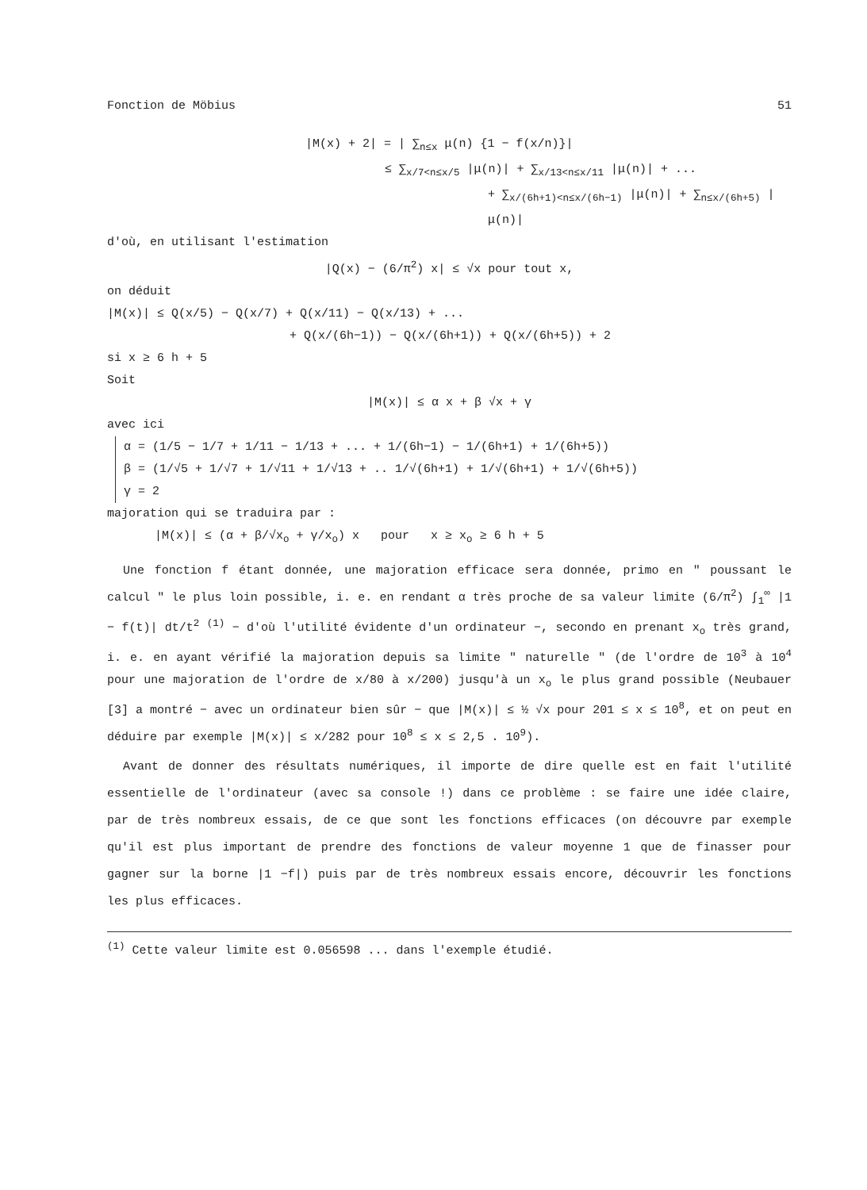Fonction de Möbius 51
|M(x) + 2| = | ∑<sub>n≤x</sub> μ(n) {1 − f(x/n)}|
≤ ∑<sub>x/7<n≤x/5</sub> |μ(n)| + ∑<sub>x/13<n≤x/11</sub> |μ(n)| + ...
+ ∑<sub>x/(6h+1)<n≤x/(6h−1)</sub> |μ(n)| + ∑<sub>n≤x/(6h+5)</sub> |μ(n)|
d'où, en utilisant l'estimation
|Q(x) − (6/π<sup>2</sup>) x| ≤ √x pour tout x,
on déduit
|M(x)| ≤ Q(x/5) − Q(x/7) + Q(x/11) − Q(x/13) + ...
+ Q(x/(6h−1)) − Q(x/(6h+1)) + Q(x/(6h+5)) + 2
si x ≥ 6 h + 5
Soit
|M(x)| ≤ α x + β √x + γ
avec ici
α = (1/5 − 1/7 + 1/11 − 1/13 + ... + 1/(6h−1) − 1/(6h+1) + 1/(6h+5))
β = (1/√5 + 1/√7 + 1/√11 + 1/√13 + .. 1/√(6h+1) + 1/√(6h+1) + 1/√(6h+5))
γ = 2
majoration qui se traduira par :
|M(x)| ≤ (α + β/√x<sub>o</sub> + γ/x<sub>o</sub>) x pour x ≥ x<sub>o</sub> ≥ 6 h + 5
Une fonction f étant donnée, une majoration efficace sera donnée, primo en " poussant le calcul " le plus loin possible, i. e. en rendant α très proche de sa valeur limite (6/π<sup>2</sup>) ∫<sub>1</sub><sup>∞</sup> |1 − f(t)| dt/t<sup>2</sup> <sup>(1)</sup> − d'où l'utilité évidente d'un ordinateur −, secondo en prenant x<sub>o</sub> très grand, i. e. en ayant vérifié la majoration depuis sa limite " naturelle " (de l'ordre de 10<sup>3</sup> à 10<sup>4</sup> pour une majoration de l'ordre de x/80 à x/200) jusqu'à un x<sub>o</sub> le plus grand possible (Neubauer [3] a montré − avec un ordinateur bien sûr − que |M(x)| ≤ ½ √x pour 201 ≤ x ≤ 10<sup>8</sup>, et on peut en déduire par exemple |M(x)| ≤ x/282 pour 10<sup>8</sup> ≤ x ≤ 2,5 . 10<sup>9</sup>).
Avant de donner des résultats numériques, il importe de dire quelle est en fait l'utilité essentielle de l'ordinateur (avec sa console !) dans ce problème : se faire une idée claire, par de très nombreux essais, de ce que sont les fonctions efficaces (on découvre par exemple qu'il est plus important de prendre des fonctions de valeur moyenne 1 que de finasser pour gagner sur la borne |1 −f|) puis par de très nombreux essais encore, découvrir les fonctions les plus efficaces.
<sup>(1)</sup> Cette valeur limite est 0.056598 ... dans l'exemple étudié.